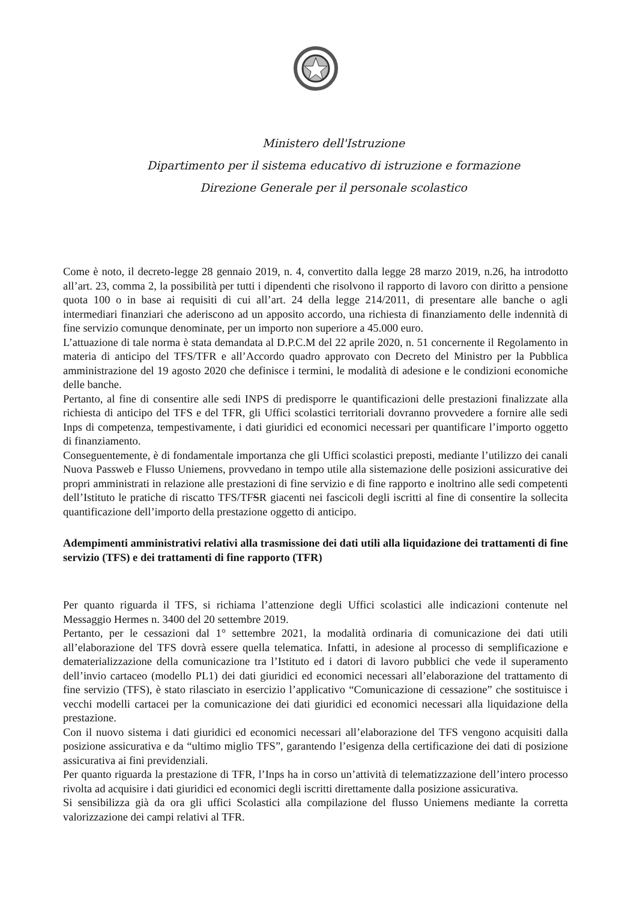Ministero dell'Istruzione
Dipartimento per il sistema educativo di istruzione e formazione
Direzione Generale per il personale scolastico
Come è noto, il decreto-legge 28 gennaio 2019, n. 4, convertito dalla legge 28 marzo 2019, n.26, ha introdotto all’art. 23, comma 2, la possibilità per tutti i dipendenti che risolvono il rapporto di lavoro con diritto a pensione quota 100 o in base ai requisiti di cui all’art. 24 della legge 214/2011, di presentare alle banche o agli intermediari finanziari che aderiscono ad un apposito accordo, una richiesta di finanziamento delle indennità di fine servizio comunque denominate, per un importo non superiore a 45.000 euro.
L’attuazione di tale norma è stata demandata al D.P.C.M del 22 aprile 2020, n. 51 concernente il Regolamento in materia di anticipo del TFS/TFR e all’Accordo quadro approvato con Decreto del Ministro per la Pubblica amministrazione del 19 agosto 2020 che definisce i termini, le modalità di adesione e le condizioni economiche delle banche.
Pertanto, al fine di consentire alle sedi INPS di predisporre le quantificazioni delle prestazioni finalizzate alla richiesta di anticipo del TFS e del TFR, gli Uffici scolastici territoriali dovranno provvedere a fornire alle sedi Inps di competenza, tempestivamente, i dati giuridici ed economici necessari per quantificare l’importo oggetto di finanziamento.
Conseguentemente, è di fondamentale importanza che gli Uffici scolastici preposti, mediante l’utilizzo dei canali Nuova Passweb e Flusso Uniemens, provvedano in tempo utile alla sistemazione delle posizioni assicurative dei propri amministrati in relazione alle prestazioni di fine servizio e di fine rapporto e inoltrino alle sedi competenti dell’Istituto le pratiche di riscatto TFS/TFSR giacenti nei fascicoli degli iscritti al fine di consentire la sollecita quantificazione dell’importo della prestazione oggetto di anticipo.
Adempimenti amministrativi relativi alla trasmissione dei dati utili alla liquidazione dei trattamenti di fine servizio (TFS) e dei trattamenti di fine rapporto (TFR)
Per quanto riguarda il TFS, si richiama l’attenzione degli Uffici scolastici alle indicazioni contenute nel Messaggio Hermes n. 3400 del 20 settembre 2019.
Pertanto, per le cessazioni dal 1° settembre 2021, la modalità ordinaria di comunicazione dei dati utili all’elaborazione del TFS dovrà essere quella telematica. Infatti, in adesione al processo di semplificazione e dematerializzazione della comunicazione tra l’Istituto ed i datori di lavoro pubblici che vede il superamento dell’invio cartaceo (modello PL1) dei dati giuridici ed economici necessari all’elaborazione del trattamento di fine servizio (TFS), è stato rilasciato in esercizio l’applicativo “Comunicazione di cessazione” che sostituisce i vecchi modelli cartacei per la comunicazione dei dati giuridici ed economici necessari alla liquidazione della prestazione.
Con il nuovo sistema i dati giuridici ed economici necessari all’elaborazione del TFS vengono acquisiti dalla posizione assicurativa e da “ultimo miglio TFS”, garantendo l’esigenza della certificazione dei dati di posizione assicurativa ai fini previdenziali.
Per quanto riguarda la prestazione di TFR, l’Inps ha in corso un’attività di telematizzazione dell’intero processo rivolta ad acquisire i dati giuridici ed economici degli iscritti direttamente dalla posizione assicurativa.
Si sensibilizza già da ora gli uffici Scolastici alla compilazione del flusso Uniemens mediante la corretta valorizzazione dei campi relativi al TFR.